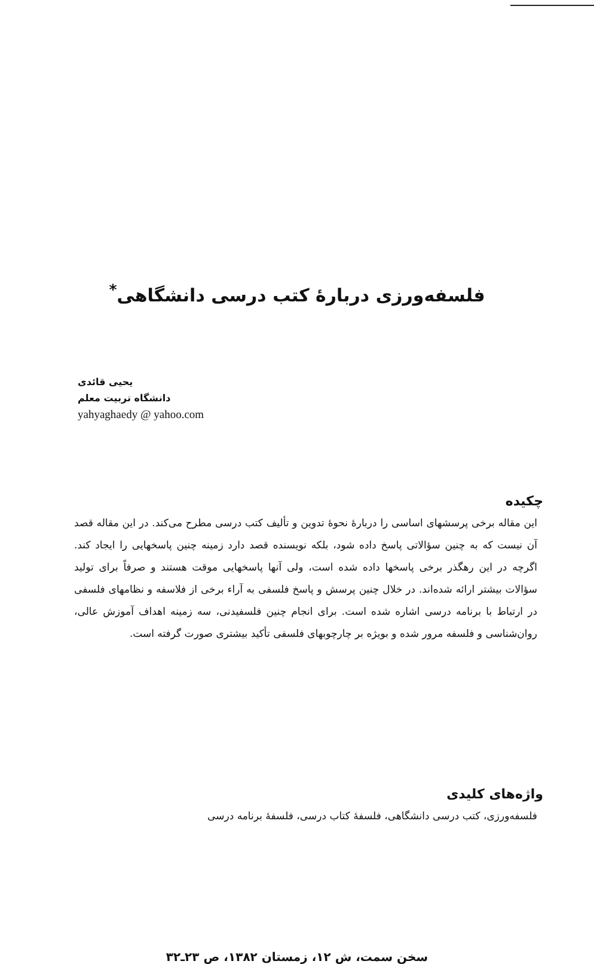فلسفه‌ورزی دربارهٔ کتب درسی دانشگاهی<sup>*</sup>
یحیی قائدی
دانشگاه تربیت معلم
yahyaghaedy @ yahoo.com
چکیده
این مقاله برخی پرسشهای اساسی را دربارهٔ نحوهٔ تدوین و تألیف کتب درسی مطرح می‌کند. در این مقاله قصد آن نیست که به چنین سؤالاتی پاسخ داده شود، بلکه نویسنده قصد دارد زمینه چنین پاسخهایی را ایجاد کند. اگرچه در این رهگذر برخی پاسخها داده شده است، ولی آنها پاسخهایی موقت هستند و صرفاً برای تولید سؤالات بیشتر ارائه شده‌اند. در خلال چنین پرسش و پاسخ فلسفی به آراء برخی از فلاسفه و نظامهای فلسفی در ارتباط با برنامه درسی اشاره شده است. برای انجام چنین فلسفیدنی، سه زمینه اهداف آموزش عالی، روان‌شناسی و فلسفه مرور شده و بویژه بر چارچوبهای فلسفی تأکید بیشتری صورت گرفته است.
واژه‌های کلیدی
فلسفه‌ورزی، کتب درسی دانشگاهی، فلسفهٔ کتاب درسی، فلسفهٔ برنامه درسی
سخن سمت، ش ۱۲، زمستان ۱۳۸۲، ص ۲۳ـ۳۲